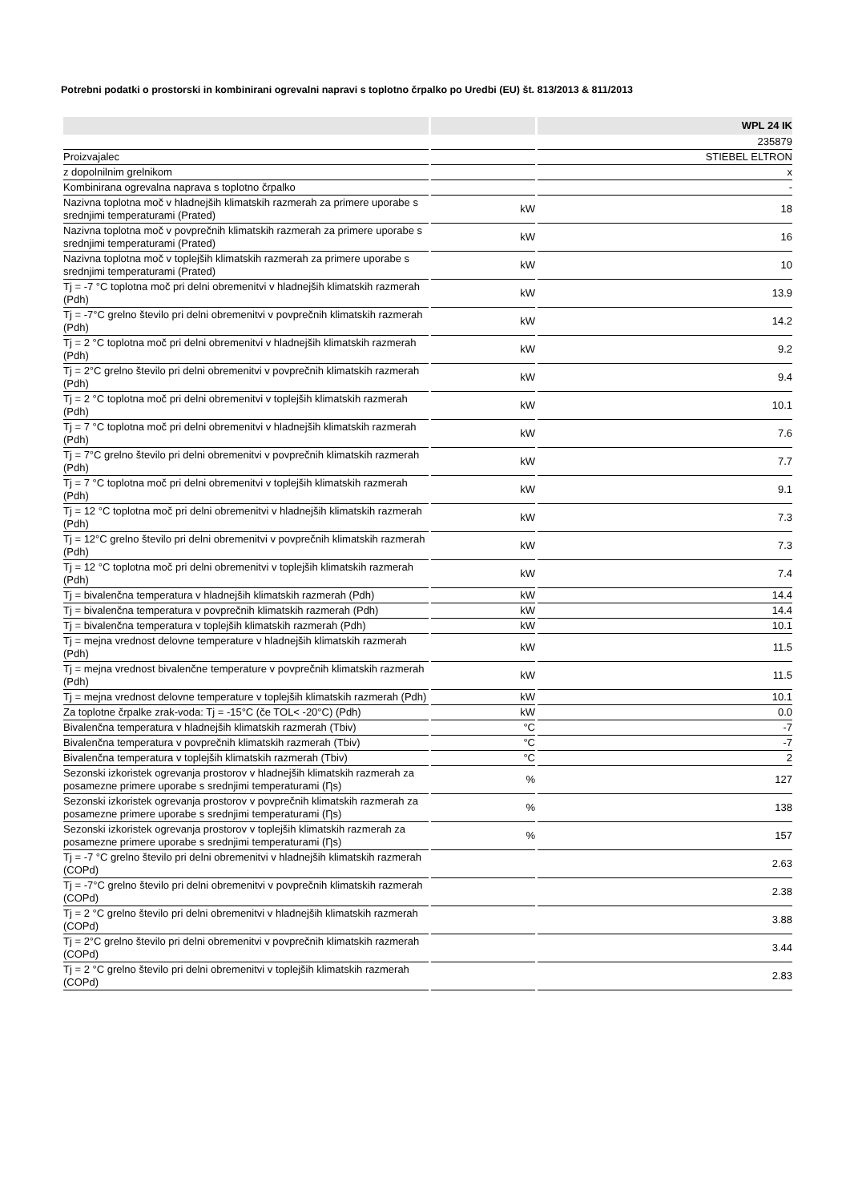Potrebni podatki o prostorski in kombinirani ogrevalni napravi s toplotno črpalko po Uredbi (EU) št. 813/2013 & 811/2013
| | | WPL 24 IK |
| --- | --- | --- |
| | | 235879 |
| Proizvajalec | | STIEBEL ELTRON |
| z dopolnilnim grelnikom | | x |
| Kombinirana ogrevalna naprava s toplotno črpalko | | - |
| Nazivna toplotna moč v hladnejših klimatskih razmerah za primere uporabe s srednjimi temperaturami (Prated) | kW | 18 |
| Nazivna toplotna moč v povprečnih klimatskih razmerah za primere uporabe s srednjimi temperaturami (Prated) | kW | 16 |
| Nazivna toplotna moč v toplejših klimatskih razmerah za primere uporabe s srednjimi temperaturami (Prated) | kW | 10 |
| Tj = -7 °C toplotna moč pri delni obremenitvi v hladnejših klimatskih razmerah (Pdh) | kW | 13.9 |
| Tj = -7°C grelno število pri delni obremenitvi v povprečnih klimatskih razmerah (Pdh) | kW | 14.2 |
| Tj = 2 °C toplotna moč pri delni obremenitvi v hladnejših klimatskih razmerah (Pdh) | kW | 9.2 |
| Tj = 2°C grelno število pri delni obremenitvi v povprečnih klimatskih razmerah (Pdh) | kW | 9.4 |
| Tj = 2 °C toplotna moč pri delni obremenitvi v toplejših klimatskih razmerah (Pdh) | kW | 10.1 |
| Tj = 7 °C toplotna moč pri delni obremenitvi v hladnejših klimatskih razmerah (Pdh) | kW | 7.6 |
| Tj = 7°C grelno število pri delni obremenitvi v povprečnih klimatskih razmerah (Pdh) | kW | 7.7 |
| Tj = 7 °C toplotna moč pri delni obremenitvi v toplejših klimatskih razmerah (Pdh) | kW | 9.1 |
| Tj = 12 °C toplotna moč pri delni obremenitvi v hladnejših klimatskih razmerah (Pdh) | kW | 7.3 |
| Tj = 12°C grelno število pri delni obremenitvi v povprečnih klimatskih razmerah (Pdh) | kW | 7.3 |
| Tj = 12 °C toplotna moč pri delni obremenitvi v toplejših klimatskih razmerah (Pdh) | kW | 7.4 |
| Tj = bivalenčna temperatura v hladnejših klimatskih razmerah (Pdh) | kW | 14.4 |
| Tj = bivalenčna temperatura v povprečnih klimatskih razmerah (Pdh) | kW | 14.4 |
| Tj = bivalenčna temperatura v toplejših klimatskih razmerah (Pdh) | kW | 10.1 |
| Tj = mejna vrednost delovne temperature v hladnejših klimatskih razmerah (Pdh) | kW | 11.5 |
| Tj = mejna vrednost bivalenčne temperature v povprečnih klimatskih razmerah (Pdh) | kW | 11.5 |
| Tj = mejna vrednost delovne temperature v toplejših klimatskih razmerah (Pdh) | kW | 10.1 |
| Za toplotne črpalke zrak-voda: Tj = -15°C (če TOL< -20°C) (Pdh) | kW | 0.0 |
| Bivalenčna temperatura v hladnejših klimatskih razmerah (Tbiv) | °C | -7 |
| Bivalenčna temperatura v povprečnih klimatskih razmerah (Tbiv) | °C | -7 |
| Bivalenčna temperatura v toplejših klimatskih razmerah (Tbiv) | °C | 2 |
| Sezonski izkoristek ogrevanja prostorov v hladnejših klimatskih razmerah za posamezne primere uporabe s srednjimi temperaturami (Ƞs) | % | 127 |
| Sezonski izkoristek ogrevanja prostorov v povprečnih klimatskih razmerah za posamezne primere uporabe s srednjimi temperaturami (Ƞs) | % | 138 |
| Sezonski izkoristek ogrevanja prostorov v toplejših klimatskih razmerah za posamezne primere uporabe s srednjimi temperaturami (Ƞs) | % | 157 |
| Tj = -7 °C grelno število pri delni obremenitvi v hladnejših klimatskih razmerah (COPd) | | 2.63 |
| Tj = -7°C grelno število pri delni obremenitvi v povprečnih klimatskih razmerah (COPd) | | 2.38 |
| Tj = 2 °C grelno število pri delni obremenitvi v hladnejših klimatskih razmerah (COPd) | | 3.88 |
| Tj = 2°C grelno število pri delni obremenitvi v povprečnih klimatskih razmerah (COPd) | | 3.44 |
| Tj = 2 °C grelno število pri delni obremenitvi v toplejših klimatskih razmerah (COPd) | | 2.83 |